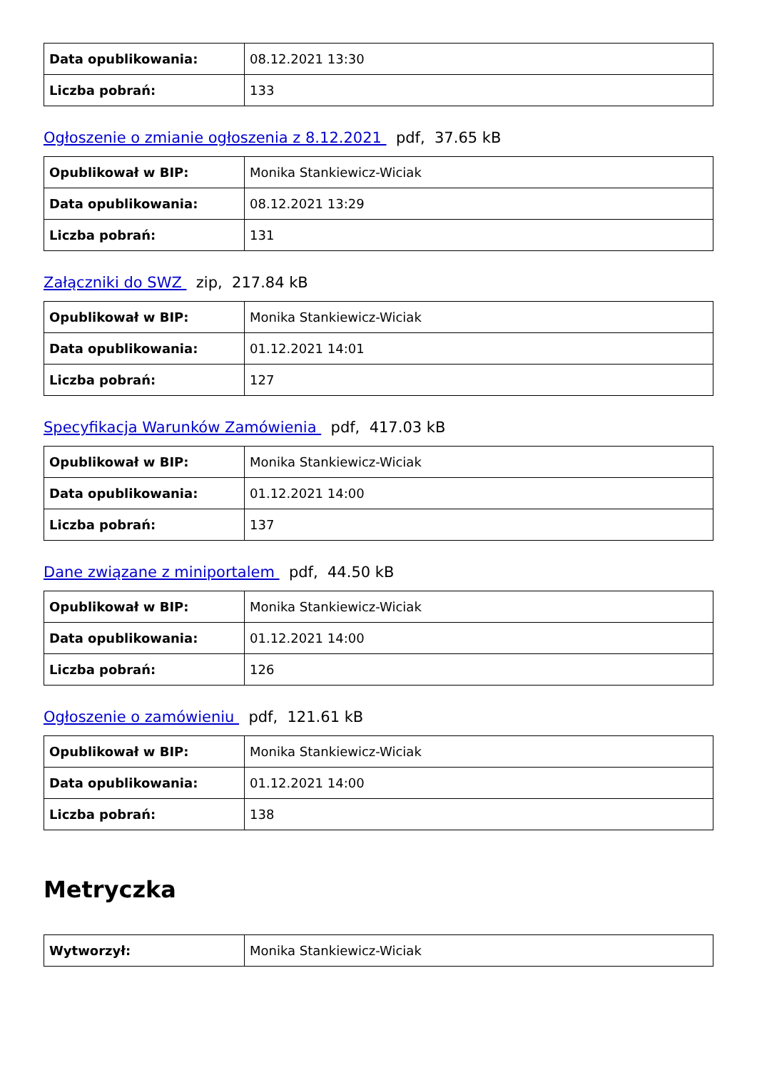| Data opublikowania: | 08.12.2021 13:30 |
| Liczba pobrań: | 133 |
Ogłoszenie o zmianie ogłoszenia z 8.12.2021 pdf, 37.65 kB
| Opublikował w BIP: | Monika Stankiewicz-Wiciak |
| Data opublikowania: | 08.12.2021 13:29 |
| Liczba pobrań: | 131 |
Załączniki do SWZ zip, 217.84 kB
| Opublikował w BIP: | Monika Stankiewicz-Wiciak |
| Data opublikowania: | 01.12.2021 14:01 |
| Liczba pobrań: | 127 |
Specyfikacja Warunków Zamówienia pdf, 417.03 kB
| Opublikował w BIP: | Monika Stankiewicz-Wiciak |
| Data opublikowania: | 01.12.2021 14:00 |
| Liczba pobrań: | 137 |
Dane związane z miniportalem pdf, 44.50 kB
| Opublikował w BIP: | Monika Stankiewicz-Wiciak |
| Data opublikowania: | 01.12.2021 14:00 |
| Liczba pobrań: | 126 |
Ogłoszenie o zamówieniu pdf, 121.61 kB
| Opublikował w BIP: | Monika Stankiewicz-Wiciak |
| Data opublikowania: | 01.12.2021 14:00 |
| Liczba pobrań: | 138 |
Metryczka
| Wytworzył: | Monika Stankiewicz-Wiciak |